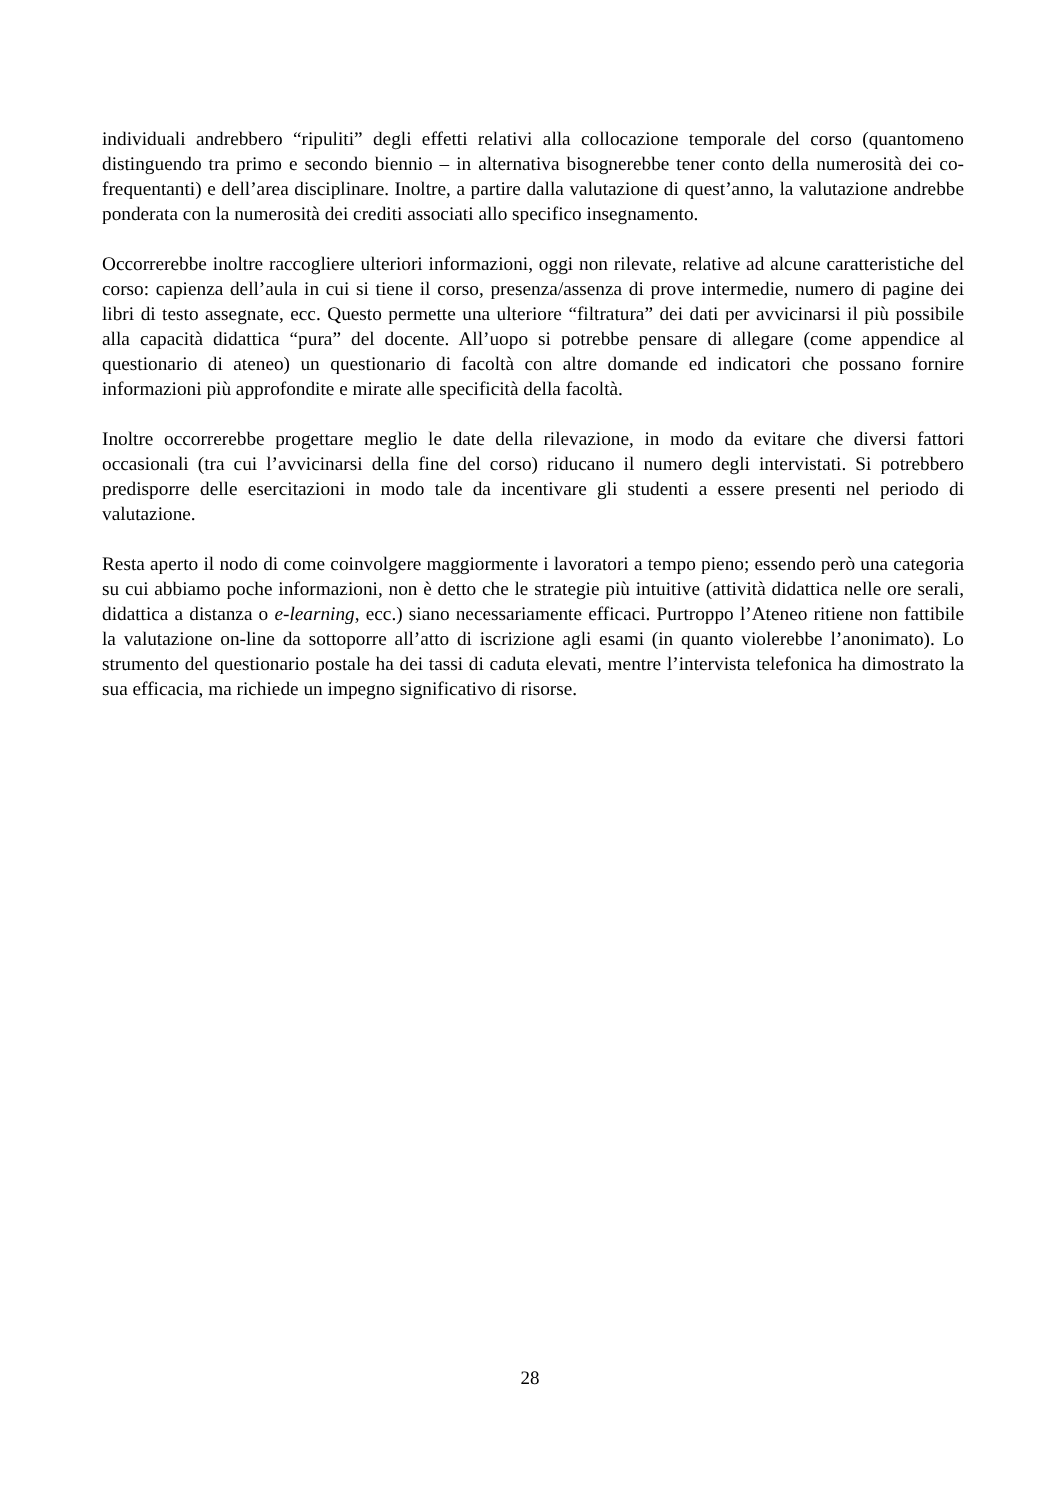individuali andrebbero “ripuliti” degli effetti relativi alla collocazione temporale del corso (quantomeno distinguendo tra primo e secondo biennio – in alternativa bisognerebbe tener conto della numerosità dei co-frequentanti) e dell’area disciplinare. Inoltre, a partire dalla valutazione di quest’anno, la valutazione andrebbe ponderata con la numerosità dei crediti associati allo specifico insegnamento.
Occorrerebbe inoltre raccogliere ulteriori informazioni, oggi non rilevate, relative ad alcune caratteristiche del corso: capienza dell’aula in cui si tiene il corso, presenza/assenza di prove intermedie, numero di pagine dei libri di testo assegnate, ecc. Questo permette una ulteriore “filtratura” dei dati per avvicinarsi il più possibile alla capacità didattica “pura” del docente. All’uopo si potrebbe pensare di allegare (come appendice al questionario di ateneo) un questionario di facoltà con altre domande ed indicatori che possano fornire informazioni più approfondite e mirate alle specificità della facoltà.
Inoltre occorrerebbe progettare meglio le date della rilevazione, in modo da evitare che diversi fattori occasionali (tra cui l’avvicinarsi della fine del corso) riducano il numero degli intervistati. Si potrebbero predisporre delle esercitazioni in modo tale da incentivare gli studenti a essere presenti nel periodo di valutazione.
Resta aperto il nodo di come coinvolgere maggiormente i lavoratori a tempo pieno; essendo però una categoria su cui abbiamo poche informazioni, non è detto che le strategie più intuitive (attività didattica nelle ore serali, didattica a distanza o e-learning, ecc.) siano necessariamente efficaci. Purtroppo l’Ateneo ritiene non fattibile la valutazione on-line da sottoporre all’atto di iscrizione agli esami (in quanto violerebbe l’anonimato). Lo strumento del questionario postale ha dei tassi di caduta elevati, mentre l’intervista telefonica ha dimostrato la sua efficacia, ma richiede un impegno significativo di risorse.
28